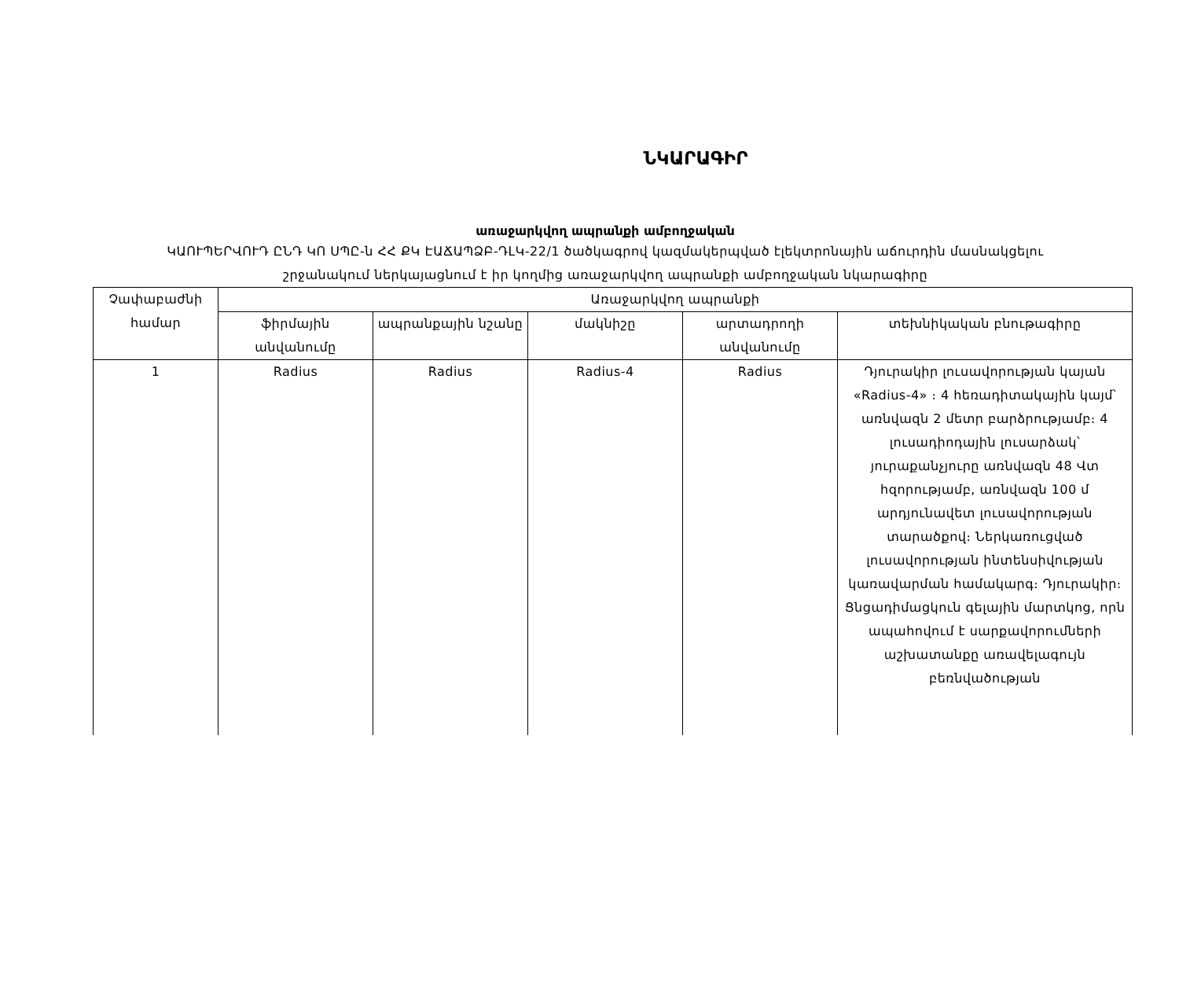ՆԿԱՐԱԳԻՐ
առաջարկվող ապրանքի ամբողջական
ԿԱՈՒՊԵՐՎՈՒԴ ԸՆԴ ԿՈ ՍՊԸ-ն ՀՀ ՔԿ ԷԱՃԱՊՁԲ-ԴԼԿ-22/1 ծածկագրով կազմակերպված էլեկտրոնային աճուրդին մասնակցելու
շրջանակում ներկայացնում է իր կողմից առաջարկվող ապրանքի ամբողջական նկարագիրը
| Չափաբաժնի համար | Առաջարկվող ապրանքի | | | | |
| --- | --- | --- | --- | --- | --- |
| | ֆիրմային անվանումը | ապրանքային նշանը | մակնիշը | արտադրողի անվանումը | տեխնիկական բնութագիրը |
| 1 | Radius | Radius | Radius-4 | Radius | Դյուրակիր լուսավորության կայան «Radius-4» ։ 4 հեռադիտակային կայմ՝ առնվազն 2 մետր բարձրությամբ։ 4 լուսադիոդային լուսարձակ՝ յուրաքանչյուրը առնվազն 48 Վտ հզորությամբ, առնվազն 100 մ արդյունավետ լուսավորության տարածքով։ Ներկառուցված լուսավորության ինտենսիվության կառավարման համակարգ։ Դյուրակիր։ Ցնցադիմացկուն գելային մարտկոց, որն ապահովում է սարքավորումների աշխատանքը առավելագույն բեռնվածության |